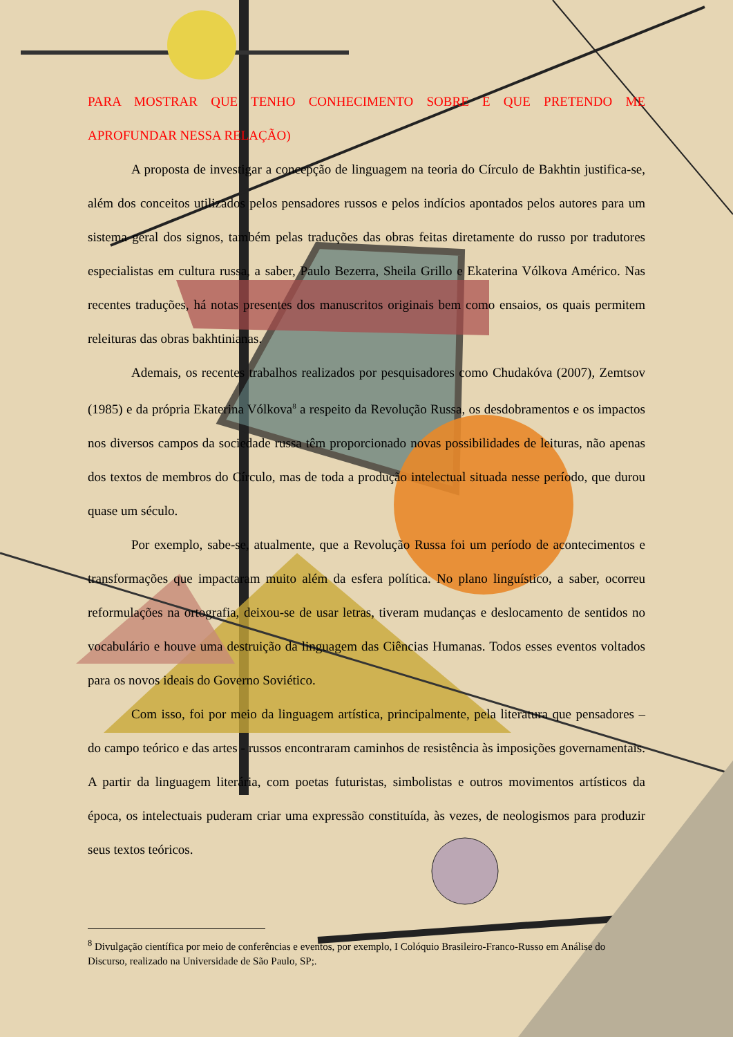PARA MOSTRAR QUE TENHO CONHECIMENTO SOBRE E QUE PRETENDO ME APROFUNDAR NESSA RELAÇÃO)
A proposta de investigar a concepção de linguagem na teoria do Círculo de Bakhtin justifica-se, além dos conceitos utilizados pelos pensadores russos e pelos indícios apontados pelos autores para um sistema geral dos signos, também pelas traduções das obras feitas diretamente do russo por tradutores especialistas em cultura russa, a saber, Paulo Bezerra, Sheila Grillo e Ekaterina Vólkova Américo. Nas recentes traduções, há notas presentes dos manuscritos originais bem como ensaios, os quais permitem releituras das obras bakhtinianas.
Ademais, os recentes trabalhos realizados por pesquisadores como Chudakóva (2007), Zemtsov (1985) e da própria Ekaterina Vólkova<sup>8</sup> a respeito da Revolução Russa, os desdobramentos e os impactos nos diversos campos da sociedade russa têm proporcionado novas possibilidades de leituras, não apenas dos textos de membros do Círculo, mas de toda a produção intelectual situada nesse período, que durou quase um século.
Por exemplo, sabe-se, atualmente, que a Revolução Russa foi um período de acontecimentos e transformações que impactaram muito além da esfera política. No plano linguístico, a saber, ocorreu reformulações na ortografia, deixou-se de usar letras, tiveram mudanças e deslocamento de sentidos no vocabulário e houve uma destruição da linguagem das Ciências Humanas. Todos esses eventos voltados para os novos ideais do Governo Soviético.
Com isso, foi por meio da linguagem artística, principalmente, pela literatura que pensadores – do campo teórico e das artes - russos encontraram caminhos de resistência às imposições governamentais. A partir da linguagem literária, com poetas futuristas, simbolistas e outros movimentos artísticos da época, os intelectuais puderam criar uma expressão constituída, às vezes, de neologismos para produzir seus textos teóricos.
<sup>8</sup> Divulgação científica por meio de conferências e eventos, por exemplo, I Colóquio Brasileiro-Franco-Russo em Análise do Discurso, realizado na Universidade de São Paulo, SP;.